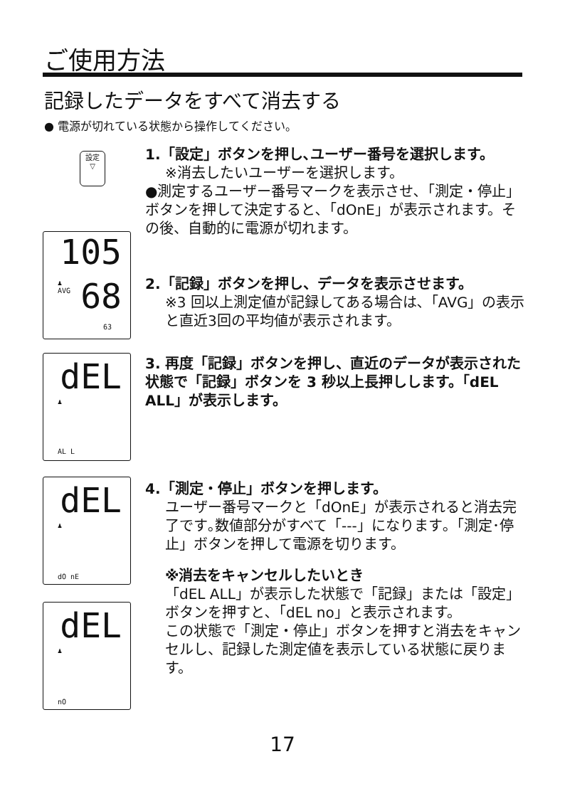ご使用方法
記録したデータをすべて消去する
● 電源が切れている状態から操作してください。
設定
▽
1.「設定」ボタンを押し､ユーザー番号を選択します。
※消去したいユーザーを選択します。
●測定するユーザー番号マークを表示させ､「測定・停止」ボタンを押して決定すると､「dOnE」が表示されます。その後、自動的に電源が切れます。
105
♟
AVG
68
63
2.「記録」ボタンを押し、データを表示させます。
※3 回以上測定値が記録してある場合は､「AVG」の表示と直近3回の平均値が表示されます。
dEL
♟
AL L
3. 再度「記録」ボタンを押し、直近のデータが表示された状態で「記録」ボタンを 3 秒以上長押しします。「dEL ALL」が表示します。
dEL
♟
dO nE
4.「測定・停止」ボタンを押します。
ユーザー番号マークと「dOnE」が表示されると消去完了です｡数値部分がすべて「---」になります｡「測定･停止」ボタンを押して電源を切ります。
※消去をキャンセルしたいとき
「dEL ALL」が表示した状態で「記録」または「設定」ボタンを押すと､「dEL no」と表示されます。
この状態で「測定・停止」ボタンを押すと消去をキャンセルし、記録した測定値を表示している状態に戻ります。
dEL
♟
nO
17